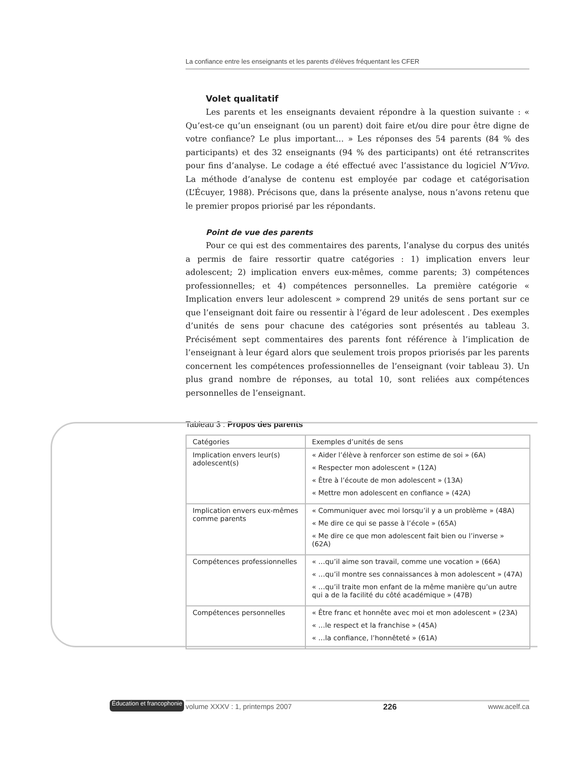La confiance entre les enseignants et les parents d’élèves fréquentant les CFER
Volet qualitatif
Les parents et les enseignants devaient répondre à la question suivante : « Qu’est-ce qu’un enseignant (ou un parent) doit faire et/ou dire pour être digne de votre confiance? Le plus important… » Les réponses des 54 parents (84 % des participants) et des 32 enseignants (94 % des participants) ont été retranscrites pour fins d’analyse. Le codage a été effectué avec l’assistance du logiciel N’Vivo. La méthode d’analyse de contenu est employée par codage et catégorisation (L’Écuyer, 1988). Précisons que, dans la présente analyse, nous n’avons retenu que le premier propos priorisé par les répondants.
Point de vue des parents
Pour ce qui est des commentaires des parents, l’analyse du corpus des unités a permis de faire ressortir quatre catégories : 1) implication envers leur adolescent; 2) implication envers eux-mêmes, comme parents; 3) compétences professionnelles; et 4) compétences personnelles. La première catégorie « Implication envers leur adolescent » comprend 29 unités de sens portant sur ce que l’enseignant doit faire ou ressentir à l’égard de leur adolescent . Des exemples d’unités de sens pour chacune des catégories sont présentés au tableau 3. Précisément sept commentaires des parents font référence à l’implication de l’enseignant à leur égard alors que seulement trois propos priorisés par les parents concernent les compétences professionnelles de l’enseignant (voir tableau 3). Un plus grand nombre de réponses, au total 10, sont reliées aux compétences personnelles de l’enseignant.
Tableau 3 : Propos des parents
| Catégories | Exemples d’unités de sens |
| Implication envers leur(s) adolescent(s) | « Aider l’élève à renforcer son estime de soi » (6A) « Respecter mon adolescent » (12A) « Être à l’écoute de mon adolescent » (13A) « Mettre mon adolescent en confiance » (42A) |
| Implication envers eux-mêmes comme parents | « Communiquer avec moi lorsqu’il y a un problème » (48A) « Me dire ce qui se passe à l’école » (65A) « Me dire ce que mon adolescent fait bien ou l’inverse » (62A) |
| Compétences professionnelles | « …qu’il aime son travail, comme une vocation » (66A) « …qu’il montre ses connaissances à mon adolescent » (47A) « …qu’il traite mon enfant de la même manière qu’un autre qui a de la facilité du côté académique » (47B) |
| Compétences personnelles | « Être franc et honnête avec moi et mon adolescent » (23A) « …le respect et la franchise » (45A) « …la confiance, l’honnêteté » (61A) |
Éducation et francophonie
volume XXXV : 1, printemps 2007 226 www.acelf.ca